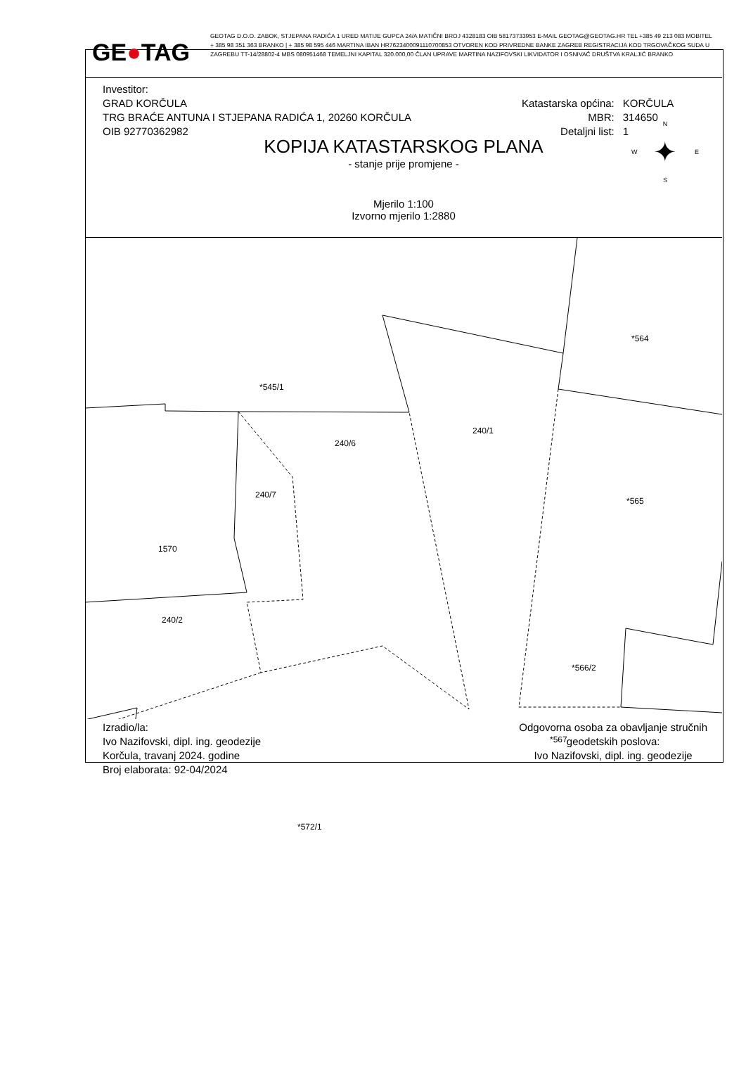GE●TAG
GEOTAG D.O.O. ZABOK, STJEPANA RADIĆA 1 URED MATIJE GUPCA 24/A MATIČNI BROJ 4328183 OIB 58173733953 E-MAIL GEOTAG@GEOTAG.HR TEL +385 49 213 083 MOBITEL + 385 98 351 363 BRANKO | + 385 98 595 446 MARTINA IBAN HR7623400091110700853 OTVOREN KOD PRIVREDNE BANKE ZAGREB REGISTRACIJA KOD TRGOVAČKOG SUDA U ZAGREBU TT-14/28802-4 MBS 080951468 TEMELJNI KAPITAL 320.000,00 ČLAN UPRAVE MARTINA NAZIFOVSKI LIKVIDATOR I OSNIVAČ DRUŠTVA KRALJIĆ BRANKO
Investitor:
GRAD KORČULA
TRG BRAĆE ANTUNA I STJEPANA RADIĆA 1, 20260 KORČULA
OIB 92770362982
| Katastarska općina: | KORČULA |
| MBR: | 314650 |
| Detaljni list: | 1 |
KOPIJA KATASTARSKOG PLANA
- stanje prije promjene -
Mjerilo 1:100
Izvorno mjerilo 1:2880
N
✦
S
W E
*545/1
*564
240/1
240/6
240/7
*565
1570
240/2
*566/2
*567
*572/1
Izradio/la:
Ivo Nazifovski, dipl. ing. geodezije
Korčula, travanj 2024. godine
Broj elaborata: 92-04/2024
Odgovorna osoba za obavljanje stručnih
geodetskih poslova:
Ivo Nazifovski, dipl. ing. geodezije